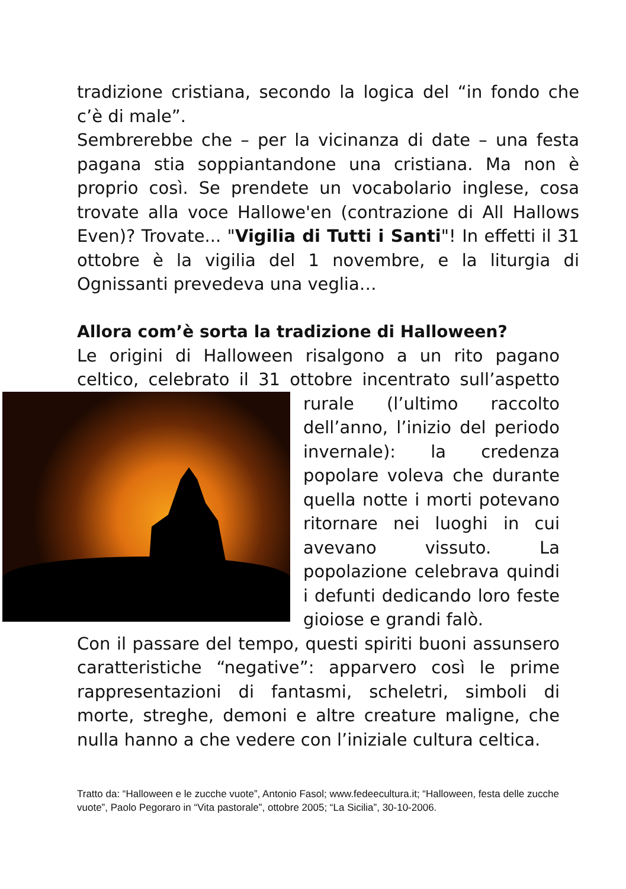tradizione cristiana, secondo la logica del “in fondo che c’è di male”.
Sembrerebbe che – per la vicinanza di date – una festa pagana stia soppiantandone una cristiana. Ma non è proprio così. Se prendete un vocabolario inglese, cosa trovate alla voce Hallowe'en (contrazione di All Hallows Even)? Trovate... "Vigilia di Tutti i Santi"! In effetti il 31 ottobre è la vigilia del 1 novembre, e la liturgia di Ognissanti prevedeva una veglia…
Allora com’è sorta la tradizione di Halloween?
Le origini di Halloween risalgono a un rito pagano celtico, celebrato il 31 ottobre incentrato sull’aspetto rurale (l’ultimo raccolto dell’anno, l’inizio del periodo invernale): la credenza popolare voleva che durante quella notte i morti potevano ritornare nei luoghi in cui avevano vissuto. La popolazione celebrava quindi i defunti dedicando loro feste gioiose e grandi falò.
Con il passare del tempo, questi spiriti buoni assunsero caratteristiche “negative”: apparvero così le prime rappresentazioni di fantasmi, scheletri, simboli di morte, streghe, demoni e altre creature maligne, che nulla hanno a che vedere con l’iniziale cultura celtica.
Tratto da: “Halloween e le zucche vuote”, Antonio Fasol; www.fedeecultura.it; “Halloween, festa delle zucche vuote”, Paolo Pegoraro in “Vita pastorale”, ottobre 2005; “La Sicilia”, 30-10-2006.